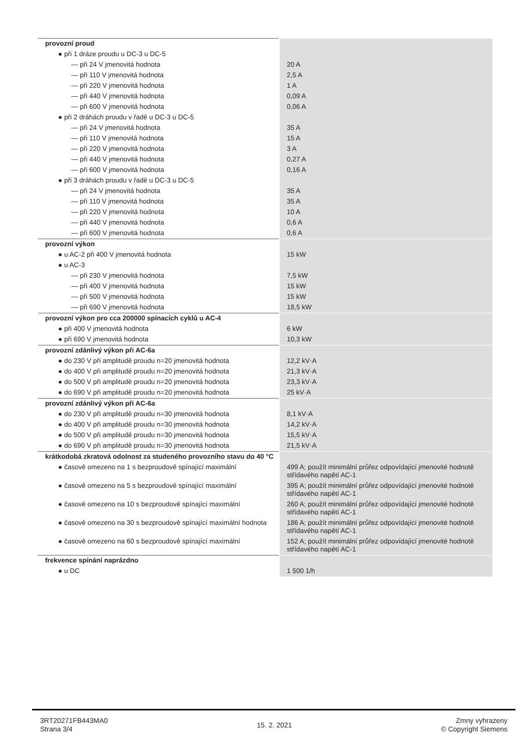| provozní proud | |
| ● při 1 dráze proudu u DC-3 u DC-5 | |
| — při 24 V jmenovitá hodnota | 20 A |
| — při 110 V jmenovitá hodnota | 2,5 A |
| — při 220 V jmenovitá hodnota | 1 A |
| — při 440 V jmenovitá hodnota | 0,09 A |
| — při 600 V jmenovitá hodnota | 0,06 A |
| ● při 2 dráhách proudu v řadě u DC-3 u DC-5 | |
| — při 24 V jmenovitá hodnota | 35 A |
| — při 110 V jmenovitá hodnota | 15 A |
| — při 220 V jmenovitá hodnota | 3 A |
| — při 440 V jmenovitá hodnota | 0,27 A |
| — při 600 V jmenovitá hodnota | 0,16 A |
| ● při 3 dráhách proudu v řadě u DC-3 u DC-5 | |
| — při 24 V jmenovitá hodnota | 35 A |
| — při 110 V jmenovitá hodnota | 35 A |
| — při 220 V jmenovitá hodnota | 10 A |
| — při 440 V jmenovitá hodnota | 0,6 A |
| — při 600 V jmenovitá hodnota | 0,6 A |
| provozní výkon | |
| ● u AC-2 při 400 V jmenovitá hodnota | 15 kW |
| ● u AC-3 | |
| — při 230 V jmenovitá hodnota | 7,5 kW |
| — při 400 V jmenovitá hodnota | 15 kW |
| — při 500 V jmenovitá hodnota | 15 kW |
| — při 690 V jmenovitá hodnota | 18,5 kW |
| provozní výkon pro cca 200000 spínacích cyklů u AC-4 | |
| ● při 400 V jmenovitá hodnota | 6 kW |
| ● při 690 V jmenovitá hodnota | 10,3 kW |
| provozní zdánlivý výkon při AC-6a | |
| ● do 230 V při amplitudě proudu n=20 jmenovitá hodnota | 12,2 kV·A |
| ● do 400 V při amplitudě proudu n=20 jmenovitá hodnota | 21,3 kV·A |
| ● do 500 V při amplitudě proudu n=20 jmenovitá hodnota | 23,3 kV·A |
| ● do 690 V při amplitudě proudu n=20 jmenovitá hodnota | 25 kV·A |
| provozní zdánlivý výkon při AC-6a | |
| ● do 230 V při amplitudě proudu n=30 jmenovitá hodnota | 8,1 kV·A |
| ● do 400 V při amplitudě proudu n=30 jmenovitá hodnota | 14,2 kV·A |
| ● do 500 V při amplitudě proudu n=30 jmenovitá hodnota | 15,5 kV·A |
| ● do 690 V při amplitudě proudu n=30 jmenovitá hodnota | 21,5 kV·A |
| krátkodobá zkratová odolnost za studeného provozního stavu do 40 °C | |
| ● časově omezeno na 1 s bezproudově spínající maximální | 499 A; použít minimální průřez odpovídající jmenovité hodnotě střídavého napětí AC-1 |
| ● časově omezeno na 5 s bezproudově spínající maximální | 395 A; použít minimální průřez odpovídající jmenovité hodnotě střídavého napětí AC-1 |
| ● časově omezeno na 10 s bezproudově spínající maximální | 260 A; použít minimální průřez odpovídající jmenovité hodnotě střídavého napětí AC-1 |
| ● časově omezeno na 30 s bezproudově spínající maximální hodnota | 186 A; použít minimální průřez odpovídající jmenovité hodnotě střídavého napětí AC-1 |
| ● časově omezeno na 60 s bezproudově spínající maximální | 152 A; použít minimální průřez odpovídající jmenovité hodnotě střídavého napětí AC-1 |
| frekvence spínání naprázdno | |
| ● u DC | 1 500 1/h |
3RT20271FB443MA0
Strana 3/4
15. 2. 2021
Zmny vyhrazeny
© Copyright Siemens